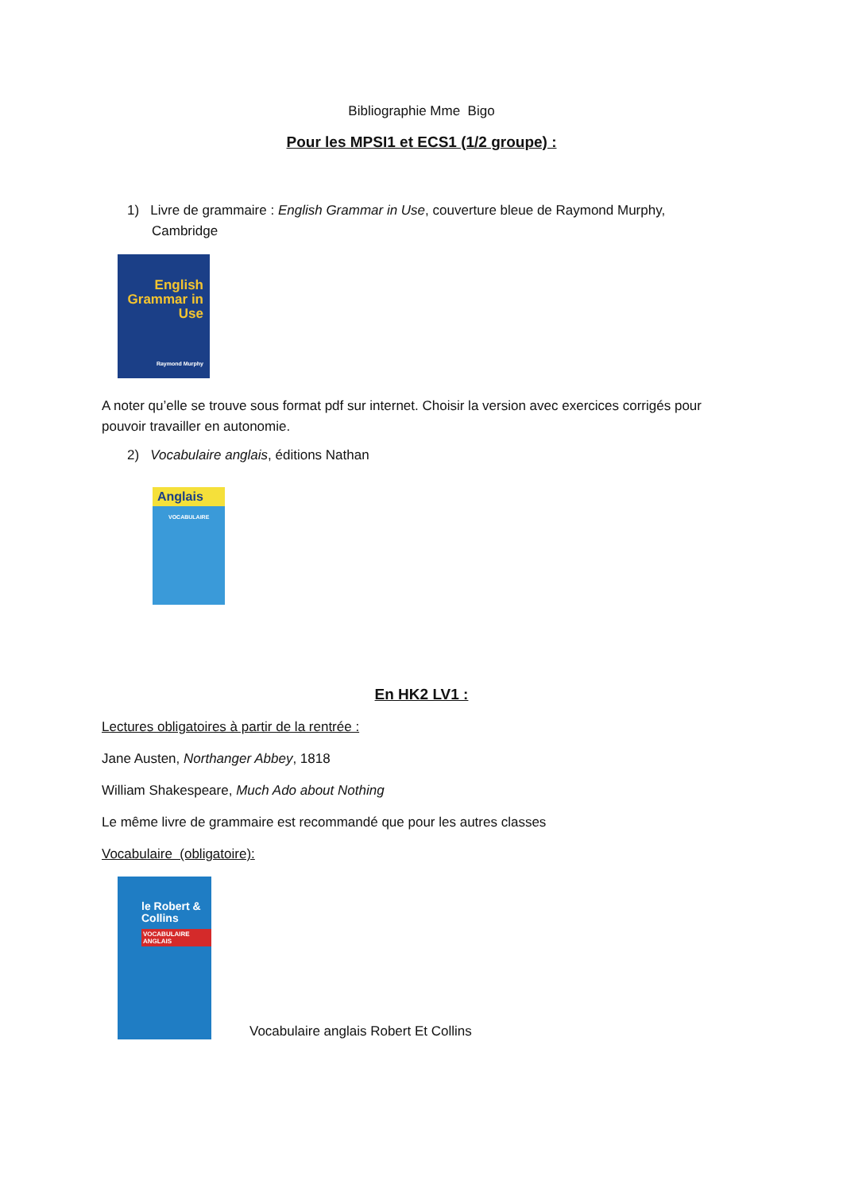Bibliographie Mme Bigo
Pour les MPSI1 et ECS1 (1/2 groupe) :
1) Livre de grammaire : English Grammar in Use, couverture bleue de Raymond Murphy,
Cambridge
English Grammar in Use
Raymond Murphy
A noter qu’elle se trouve sous format pdf sur internet. Choisir la version avec exercices corrigés pour pouvoir travailler en autonomie.
2) Vocabulaire anglais, éditions Nathan
Anglais
VOCABULAIRE
En HK2 LV1 :
Lectures obligatoires à partir de la rentrée :
Jane Austen, Northanger Abbey, 1818
William Shakespeare, Much Ado about Nothing
Le même livre de grammaire est recommandé que pour les autres classes
Vocabulaire (obligatoire):
le Robert & Collins
VOCABULAIRE ANGLAIS
Vocabulaire anglais Robert Et Collins